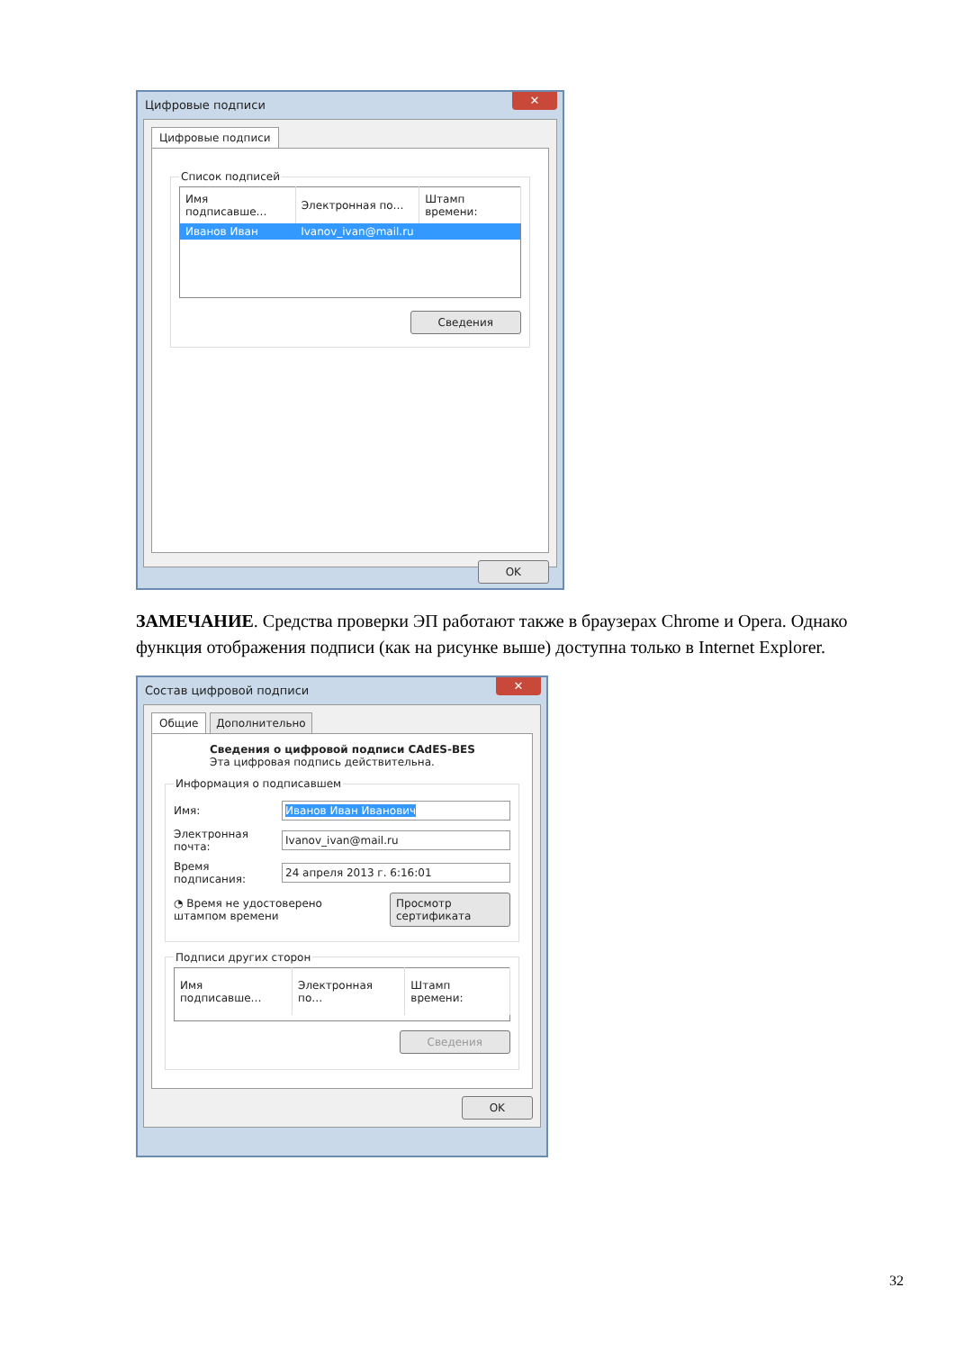Цифровые подписи
✕
Цифровые подписи
Список подписей
| Имя подписавше… | Электронная по… | Штамп времени: |
| --- | --- | --- |
| Иванов Иван | Ivanov_ivan@mail.ru | |
Сведения
OK
ЗАМЕЧАНИЕ. Средства проверки ЭП работают также в браузерах Chrome и Opera. Однако функция отображения подписи (как на рисунке выше) доступна только в Internet Explorer.
Состав цифровой подписи
✕
Общие Дополнительно
Сведения о цифровой подписи CAdES-BES
Эта цифровая подпись действительна.
Информация о подписавшем
Имя:
Иванов Иван Иванович
Электронная почта:
Ivanov_ivan@mail.ru
Время подписания:
24 апреля 2013 г. 6:16:01
◔ Время не удостоверено
штампом времени
Просмотр сертификата
Подписи других сторон
| Имя подписавше… | Электронная по… | Штамп времени: |
| --- | --- | --- |
Сведения
OK
32